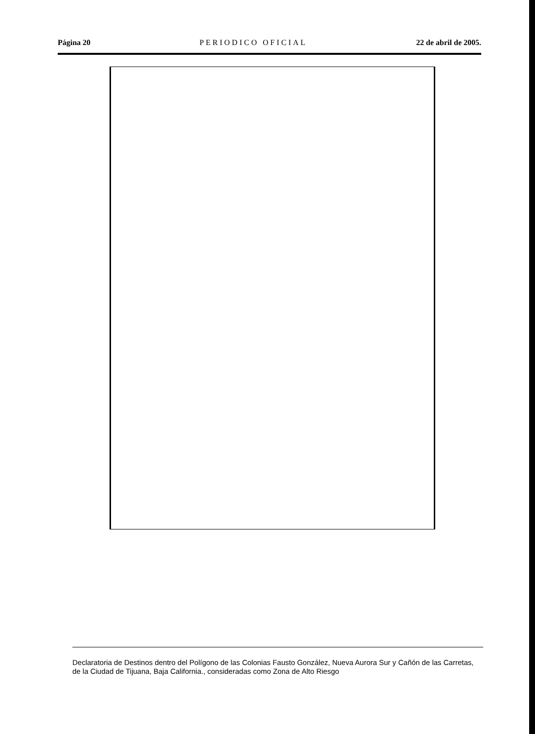Página 20 PERIODICO OFICIAL 22 de abril de 2005.
Declaratoria de Destinos dentro del Polígono de las Colonias Fausto González, Nueva Aurora Sur y Cañón de las Carretas, de la Ciudad de Tijuana, Baja California., consideradas como Zona de Alto Riesgo